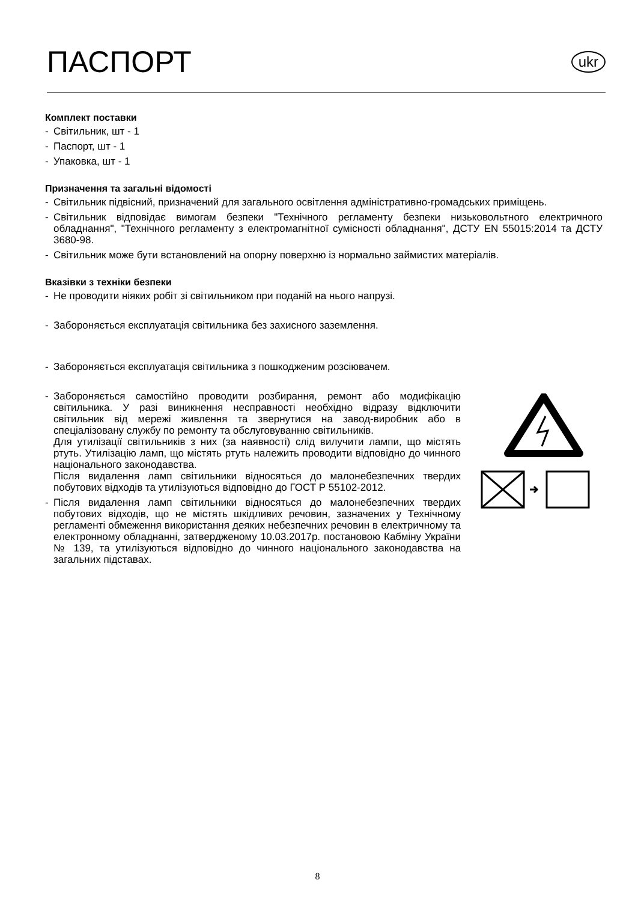ПАСПОРТ
ukr
Комплект поставки
- Світильник, шт - 1
- Паспорт, шт - 1
- Упаковка, шт - 1
Призначення та загальні відомості
- Світильник підвісний, призначений для загального освітлення адміністративно-громадських приміщень.
- Світильник відповідає вимогам безпеки "Технічного регламенту безпеки низьковольтного електричного обладнання", "Технічного регламенту з електромагнітної сумісності обладнання", ДСТУ EN 55015:2014 та ДСТУ 3680-98.
- Світильник може бути встановлений на опорну поверхню із нормально займистих матеріалів.
Вказівки з техніки безпеки
- Не проводити ніяких робіт зі світильником при поданій на нього напрузі.
- Забороняється експлуатація світильника без захисного заземлення.
- Забороняється експлуатація світильника з пошкодженим розсіювачем.
- Забороняється самостійно проводити розбирання, ремонт або модифікацію світильника. У разі виникнення несправності необхідно відразу відключити світильник від мережі живлення та звернутися на завод-виробник або в спеціалізовану службу по ремонту та обслуговуванню світильників.
Для утилізації світильників з них (за наявності) слід вилучити лампи, що містять ртуть. Утилізацію ламп, що містять ртуть належить проводити відповідно до чинного національного законодавства.
Після видалення ламп світильники відносяться до малонебезпечних твердих побутових відходів та утилізуються відповідно до ГОСТ Р 55102-2012.
- Після видалення ламп світильники відносяться до малонебезпечних твердих побутових відходів, що не містять шкідливих речовин, зазначених у Технічному регламенті обмеження використання деяких небезпечних речовин в електричному та електронному обладнанні, затвердженому 10.03.2017р. постановою Кабміну України № 139, та утилізуються відповідно до чинного національного законодавства на загальних підставах.
8